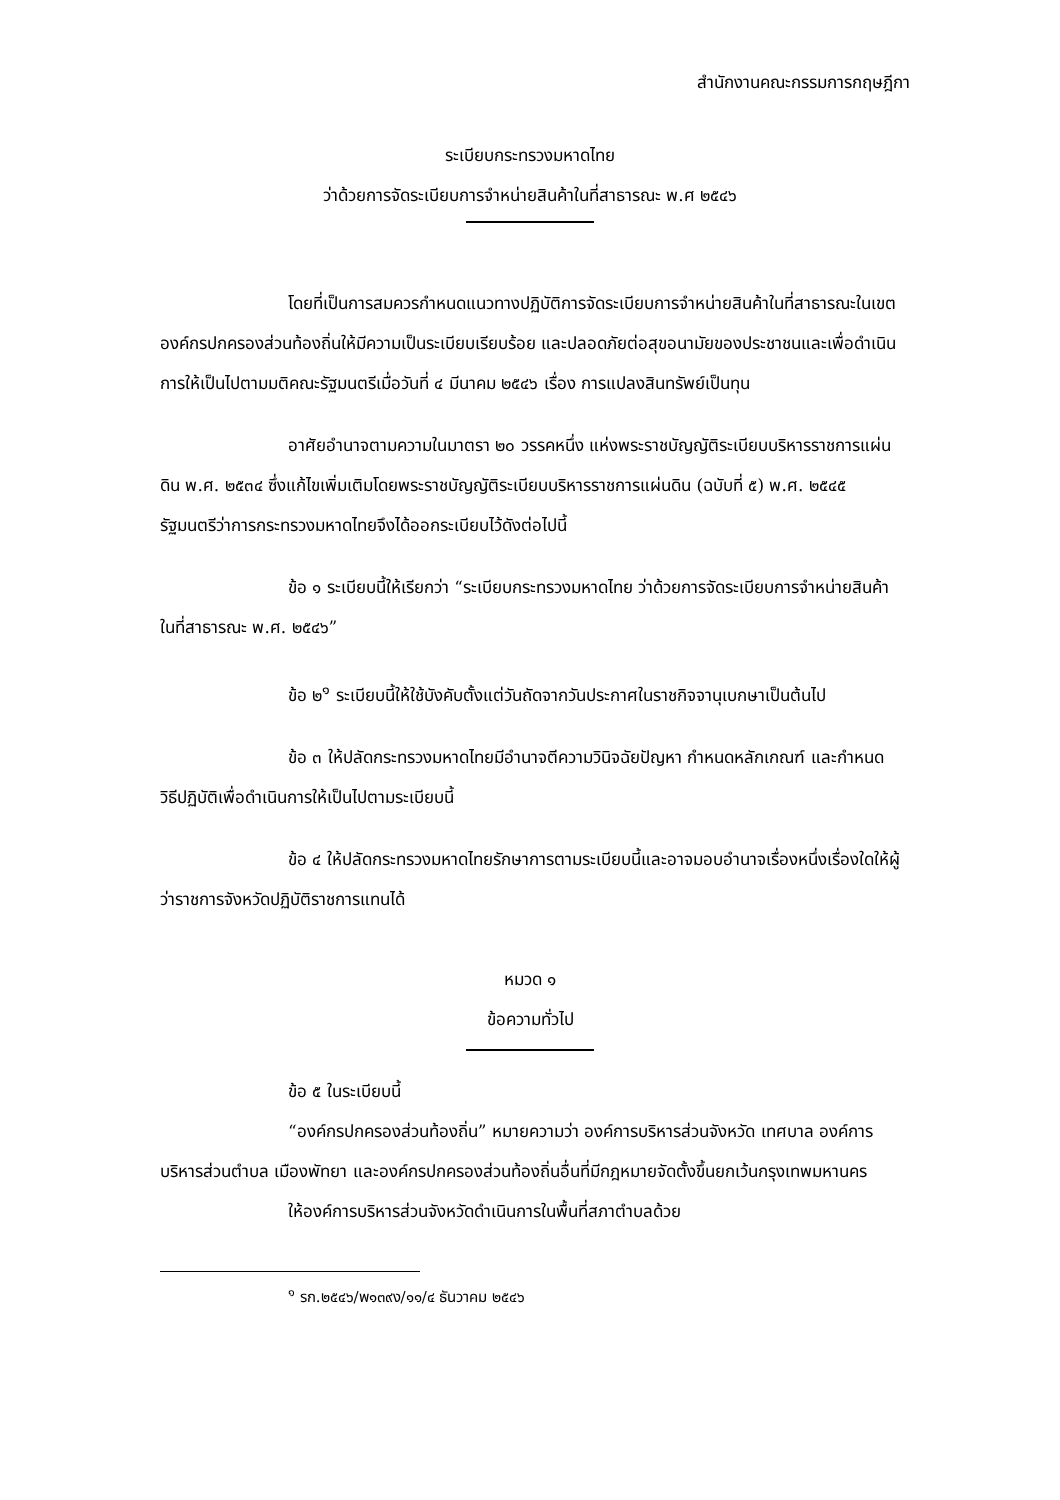สำนักงานคณะกรรมการกฤษฎีกา
ระเบียบกระทรวงมหาดไทย
ว่าด้วยการจัดระเบียบการจำหน่ายสินค้าในที่สาธารณะ พ.ศ ๒๕๔๖
โดยที่เป็นการสมควรกำหนดแนวทางปฏิบัติการจัดระเบียบการจำหน่ายสินค้าในที่สาธารณะในเขตองค์กรปกครองส่วนท้องถิ่นให้มีความเป็นระเบียบเรียบร้อย และปลอดภัยต่อสุขอนามัยของประชาชนและเพื่อดำเนินการให้เป็นไปตามมติคณะรัฐมนตรีเมื่อวันที่ ๔ มีนาคม ๒๕๔๖ เรื่อง การแปลงสินทรัพย์เป็นทุน
อาศัยอำนาจตามความในมาตรา ๒๐ วรรคหนึ่ง แห่งพระราชบัญญัติระเบียบบริหารราชการแผ่นดิน พ.ศ. ๒๕๓๔ ซึ่งแก้ไขเพิ่มเติมโดยพระราชบัญญัติระเบียบบริหารราชการแผ่นดิน (ฉบับที่ ๕) พ.ศ. ๒๕๔๕ รัฐมนตรีว่าการกระทรวงมหาดไทยจึงได้ออกระเบียบไว้ดังต่อไปนี้
ข้อ ๑ ระเบียบนี้ให้เรียกว่า “ระเบียบกระทรวงมหาดไทย ว่าด้วยการจัดระเบียบการจำหน่ายสินค้าในที่สาธารณะ พ.ศ. ๒๕๔๖”
ข้อ ๒<sup>๑</sup> ระเบียบนี้ให้ใช้บังคับตั้งแต่วันถัดจากวันประกาศในราชกิจจานุเบกษาเป็นต้นไป
ข้อ ๓ ให้ปลัดกระทรวงมหาดไทยมีอำนาจตีความวินิจฉัยปัญหา กำหนดหลักเกณฑ์ และกำหนดวิธีปฏิบัติเพื่อดำเนินการให้เป็นไปตามระเบียบนี้
ข้อ ๔ ให้ปลัดกระทรวงมหาดไทยรักษาการตามระเบียบนี้และอาจมอบอำนาจเรื่องหนึ่งเรื่องใดให้ผู้ว่าราชการจังหวัดปฏิบัติราชการแทนได้
หมวด ๑
ข้อความทั่วไป
ข้อ ๕ ในระเบียบนี้
“องค์กรปกครองส่วนท้องถิ่น” หมายความว่า องค์การบริหารส่วนจังหวัด เทศบาล องค์การบริหารส่วนตำบล เมืองพัทยา และองค์กรปกครองส่วนท้องถิ่นอื่นที่มีกฎหมายจัดตั้งขึ้นยกเว้นกรุงเทพมหานคร
ให้องค์การบริหารส่วนจังหวัดดำเนินการในพื้นที่สภาตำบลด้วย
<sup>๑</sup> รก.๒๕๔๖/พ๑๓๙ง/๑๑/๔ ธันวาคม ๒๕๔๖